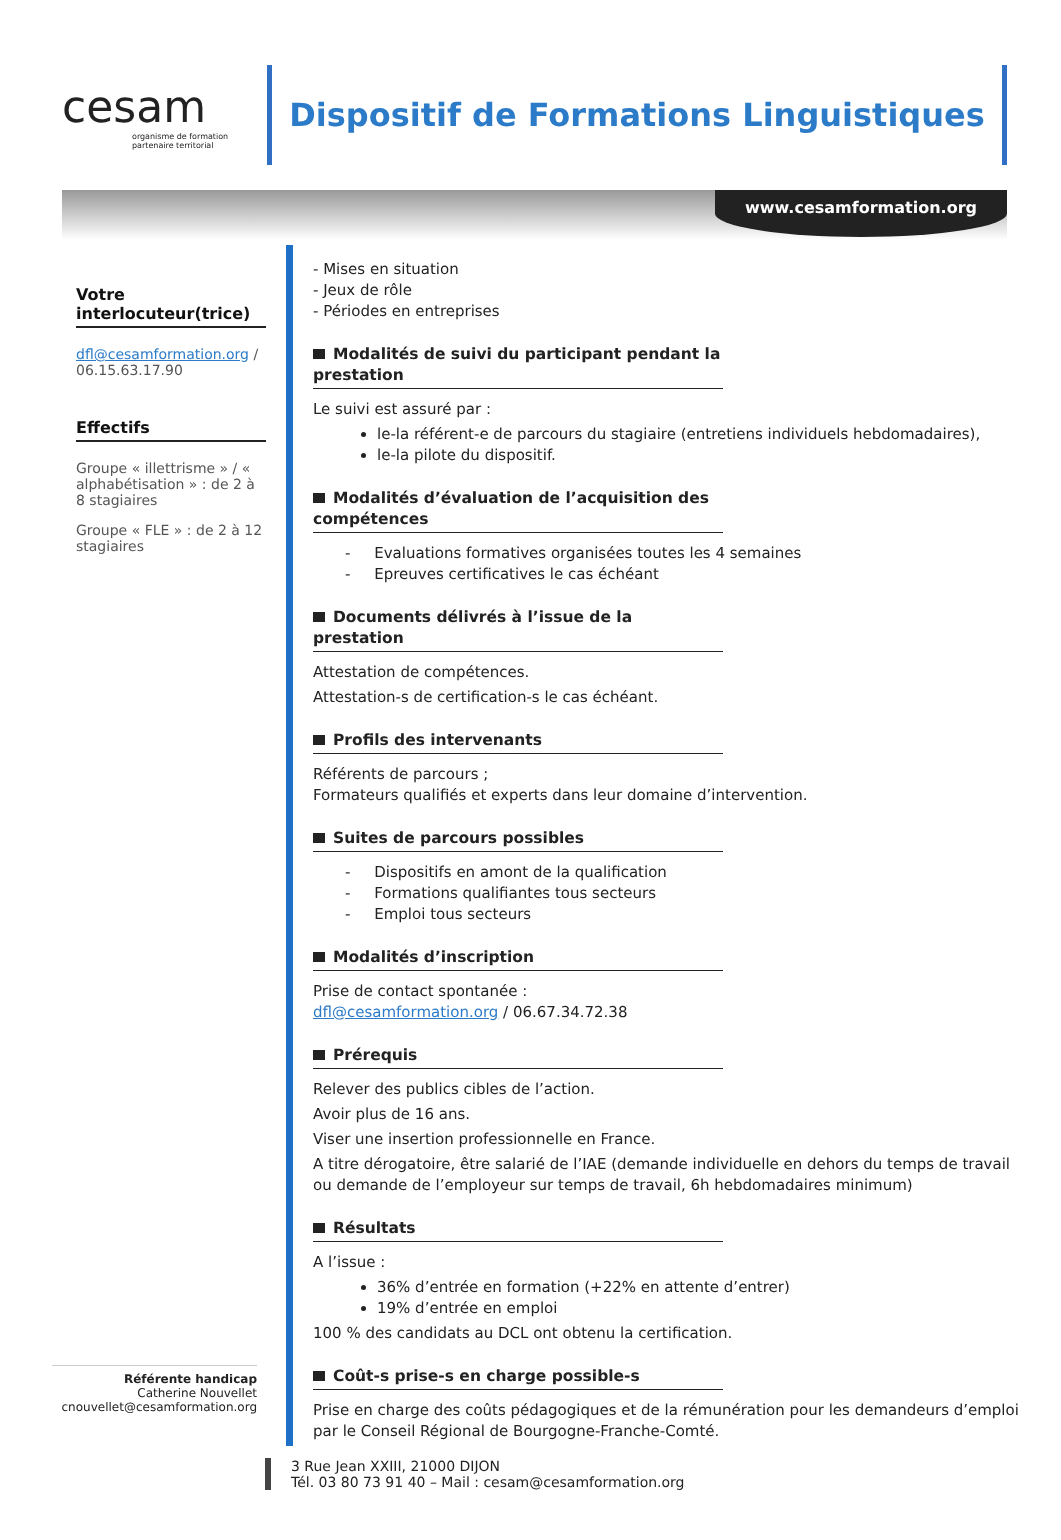cesam
organisme de formation
partenaire territorial
Dispositif de Formations Linguistiques
www.cesamformation.org
Votre interlocuteur(trice)
dfl@cesamformation.org / 06.15.63.17.90
Effectifs
Groupe « illettrisme » / « alphabétisation » : de 2 à 8 stagiaires
Groupe « FLE » : de 2 à 12 stagiaires
- Mises en situation
- Jeux de rôle
- Périodes en entreprises
Modalités de suivi du participant pendant la prestation
Le suivi est assuré par :
le-la référent-e de parcours du stagiaire (entretiens individuels hebdomadaires),
le-la pilote du dispositif.
Modalités d’évaluation de l’acquisition des compétences
- Evaluations formatives organisées toutes les 4 semaines
- Epreuves certificatives le cas échéant
Documents délivrés à l’issue de la prestation
Attestation de compétences.
Attestation-s de certification-s le cas échéant.
Profils des intervenants
Référents de parcours ;
Formateurs qualifiés et experts dans leur domaine d’intervention.
Suites de parcours possibles
- Dispositifs en amont de la qualification
- Formations qualifiantes tous secteurs
- Emploi tous secteurs
Modalités d’inscription
Prise de contact spontanée :
dfl@cesamformation.org / 06.67.34.72.38
Prérequis
Relever des publics cibles de l’action.
Avoir plus de 16 ans.
Viser une insertion professionnelle en France.
A titre dérogatoire, être salarié de l’IAE (demande individuelle en dehors du temps de travail ou demande de l’employeur sur temps de travail, 6h hebdomadaires minimum)
Résultats
A l’issue :
36% d’entrée en formation (+22% en attente d’entrer)
19% d’entrée en emploi
100 % des candidats au DCL ont obtenu la certification.
Coût-s prise-s en charge possible-s
Prise en charge des coûts pédagogiques et de la rémunération pour les demandeurs d’emploi par le Conseil Régional de Bourgogne-Franche-Comté.
Référente handicap
Catherine Nouvellet
cnouvellet@cesamformation.org
3 Rue Jean XXIII, 21000 DIJON
Tél. 03 80 73 91 40 – Mail : cesam@cesamformation.org